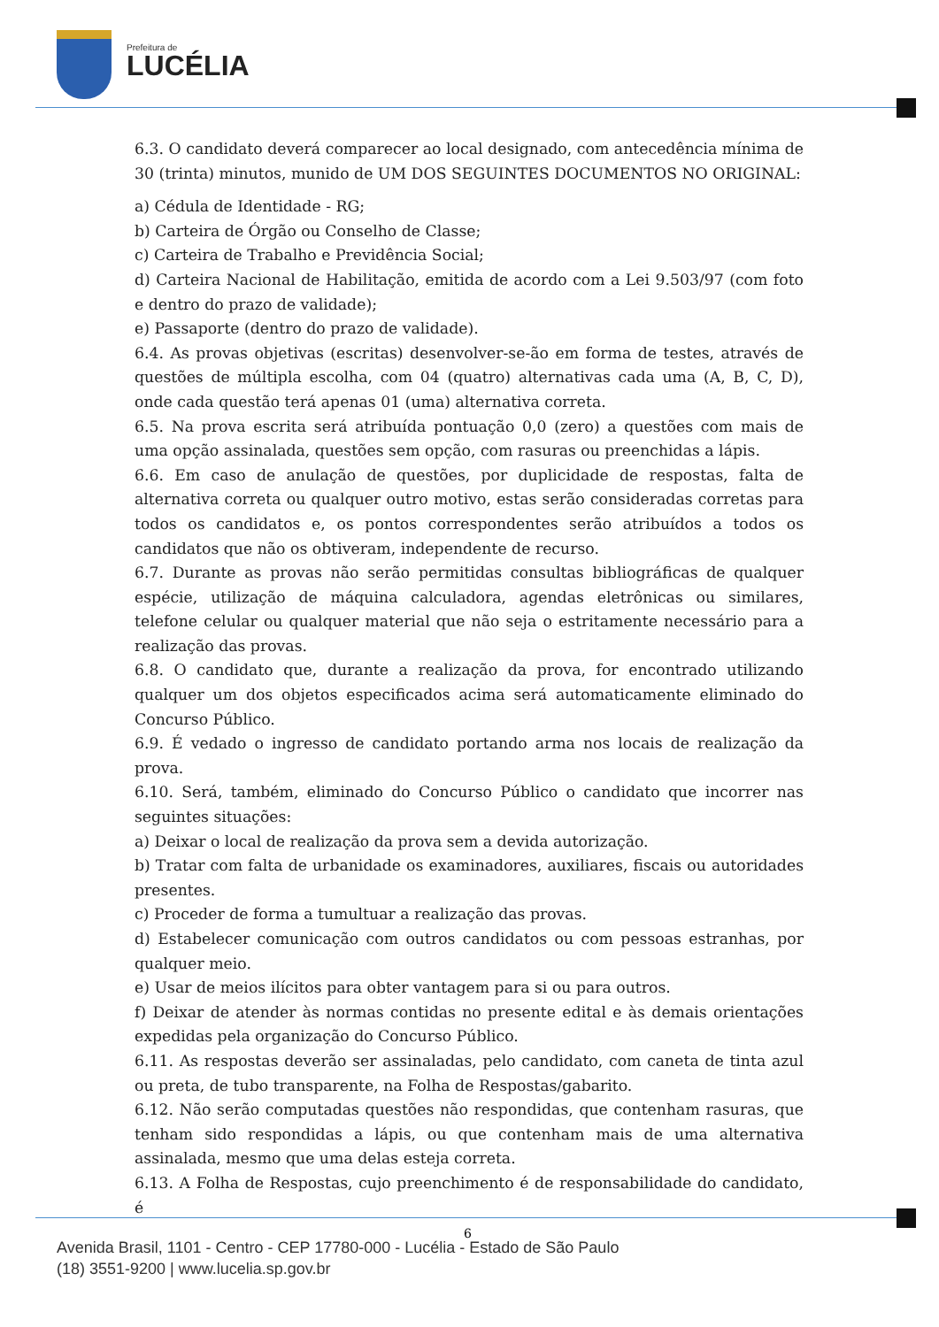Prefeitura de
LUCÉLIA
6.3. O candidato deverá comparecer ao local designado, com antecedência mínima de 30 (trinta) minutos, munido de UM DOS SEGUINTES DOCUMENTOS NO ORIGINAL:
a) Cédula de Identidade - RG;
b) Carteira de Órgão ou Conselho de Classe;
c) Carteira de Trabalho e Previdência Social;
d) Carteira Nacional de Habilitação, emitida de acordo com a Lei 9.503/97 (com foto e dentro do prazo de validade);
e) Passaporte (dentro do prazo de validade).
6.4. As provas objetivas (escritas) desenvolver-se-ão em forma de testes, através de questões de múltipla escolha, com 04 (quatro) alternativas cada uma (A, B, C, D), onde cada questão terá apenas 01 (uma) alternativa correta.
6.5. Na prova escrita será atribuída pontuação 0,0 (zero) a questões com mais de uma opção assinalada, questões sem opção, com rasuras ou preenchidas a lápis.
6.6. Em caso de anulação de questões, por duplicidade de respostas, falta de alternativa correta ou qualquer outro motivo, estas serão consideradas corretas para todos os candidatos e, os pontos correspondentes serão atribuídos a todos os candidatos que não os obtiveram, independente de recurso.
6.7. Durante as provas não serão permitidas consultas bibliográficas de qualquer espécie, utilização de máquina calculadora, agendas eletrônicas ou similares, telefone celular ou qualquer material que não seja o estritamente necessário para a realização das provas.
6.8. O candidato que, durante a realização da prova, for encontrado utilizando qualquer um dos objetos especificados acima será automaticamente eliminado do Concurso Público.
6.9. É vedado o ingresso de candidato portando arma nos locais de realização da prova.
6.10. Será, também, eliminado do Concurso Público o candidato que incorrer nas seguintes situações:
a) Deixar o local de realização da prova sem a devida autorização.
b) Tratar com falta de urbanidade os examinadores, auxiliares, fiscais ou autoridades presentes.
c) Proceder de forma a tumultuar a realização das provas.
d) Estabelecer comunicação com outros candidatos ou com pessoas estranhas, por qualquer meio.
e) Usar de meios ilícitos para obter vantagem para si ou para outros.
f) Deixar de atender às normas contidas no presente edital e às demais orientações expedidas pela organização do Concurso Público.
6.11. As respostas deverão ser assinaladas, pelo candidato, com caneta de tinta azul ou preta, de tubo transparente, na Folha de Respostas/gabarito.
6.12. Não serão computadas questões não respondidas, que contenham rasuras, que tenham sido respondidas a lápis, ou que contenham mais de uma alternativa assinalada, mesmo que uma delas esteja correta.
6.13. A Folha de Respostas, cujo preenchimento é de responsabilidade do candidato, é
6
Avenida Brasil, 1101 - Centro - CEP 17780-000 - Lucélia - Estado de São Paulo
(18) 3551-9200 | www.lucelia.sp.gov.br